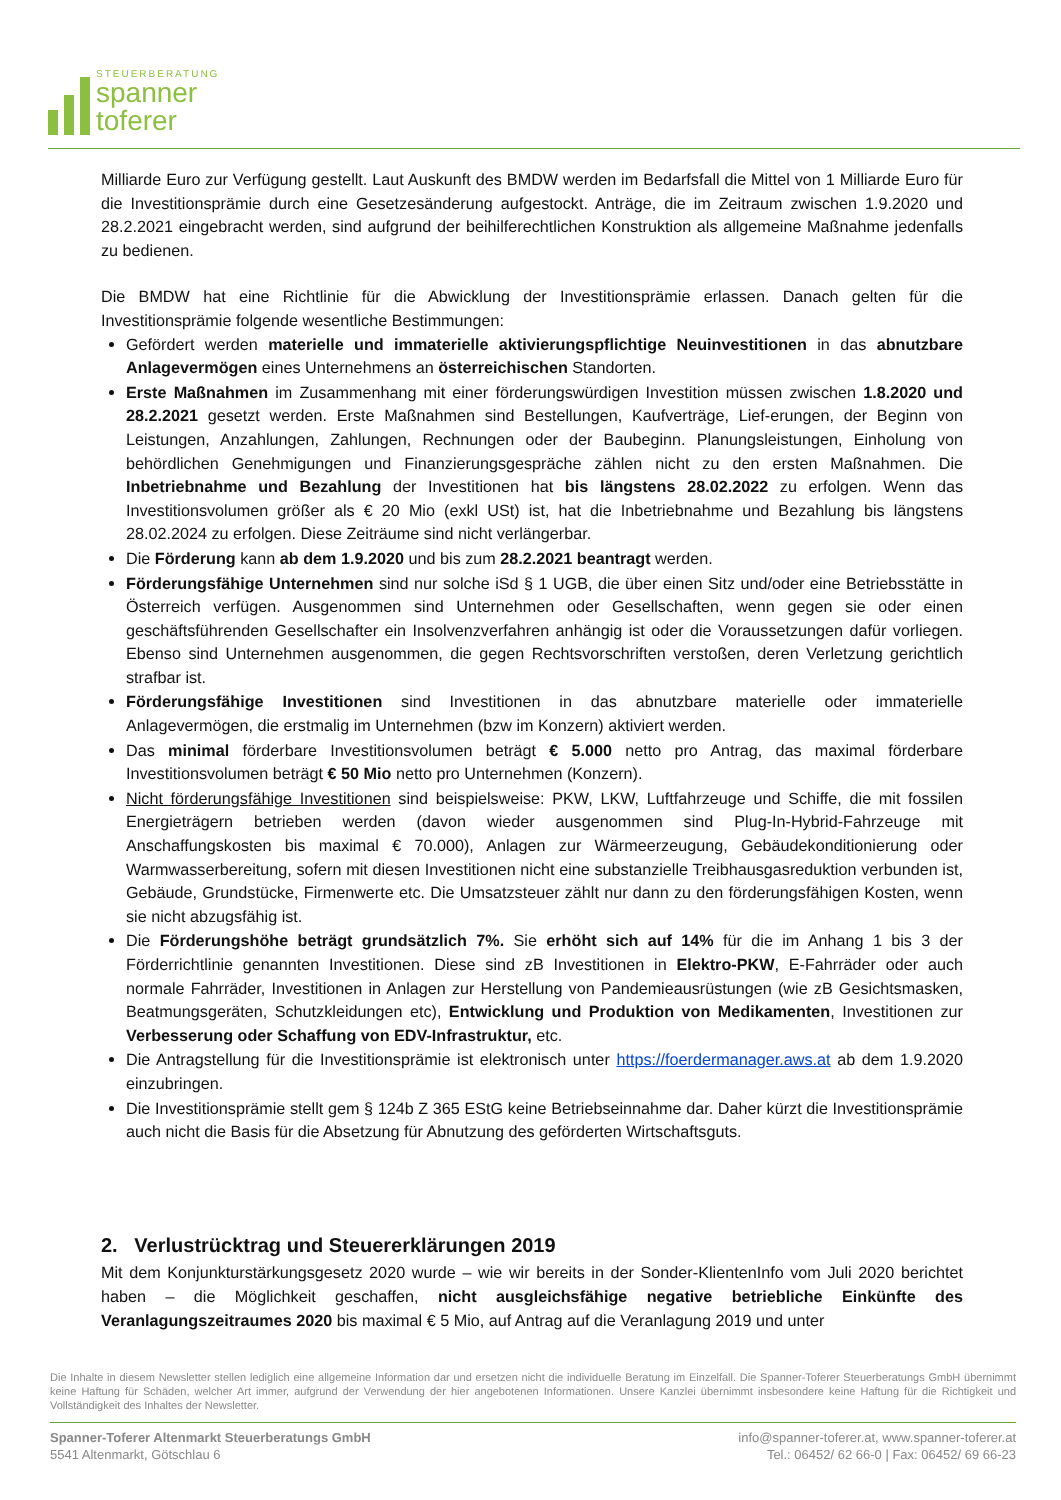STEUERBERATUNG
spanner
toferer
Milliarde Euro zur Verfügung gestellt. Laut Auskunft des BMDW werden im Bedarfsfall die Mittel von 1 Milliarde Euro für die Investitionsprämie durch eine Gesetzesänderung aufgestockt. Anträge, die im Zeitraum zwischen 1.9.2020 und 28.2.2021 eingebracht werden, sind aufgrund der beihilferechtlichen Konstruktion als allgemeine Maßnahme jedenfalls zu bedienen.
Die BMDW hat eine Richtlinie für die Abwicklung der Investitionsprämie erlassen. Danach gelten für die Investitionsprämie folgende wesentliche Bestimmungen:
Gefördert werden materielle und immaterielle aktivierungspflichtige Neuinvestitionen in das abnutzbare Anlagevermögen eines Unternehmens an österreichischen Standorten.
Erste Maßnahmen im Zusammenhang mit einer förderungswürdigen Investition müssen zwischen 1.8.2020 und 28.2.2021 gesetzt werden. Erste Maßnahmen sind Bestellungen, Kaufverträge, Lief-erungen, der Beginn von Leistungen, Anzahlungen, Zahlungen, Rechnungen oder der Baubeginn. Planungsleistungen, Einholung von behördlichen Genehmigungen und Finanzierungsgespräche zählen nicht zu den ersten Maßnahmen. Die Inbetriebnahme und Bezahlung der Investitionen hat bis längstens 28.02.2022 zu erfolgen. Wenn das Investitionsvolumen größer als € 20 Mio (exkl USt) ist, hat die Inbetriebnahme und Bezahlung bis längstens 28.02.2024 zu erfolgen. Diese Zeiträume sind nicht verlängerbar.
Die Förderung kann ab dem 1.9.2020 und bis zum 28.2.2021 beantragt werden.
Förderungsfähige Unternehmen sind nur solche iSd § 1 UGB, die über einen Sitz und/oder eine Betriebsstätte in Österreich verfügen. Ausgenommen sind Unternehmen oder Gesellschaften, wenn gegen sie oder einen geschäftsführenden Gesellschafter ein Insolvenzverfahren anhängig ist oder die Voraussetzungen dafür vorliegen. Ebenso sind Unternehmen ausgenommen, die gegen Rechtsvorschriften verstoßen, deren Verletzung gerichtlich strafbar ist.
Förderungsfähige Investitionen sind Investitionen in das abnutzbare materielle oder immaterielle Anlagevermögen, die erstmalig im Unternehmen (bzw im Konzern) aktiviert werden.
Das minimal förderbare Investitionsvolumen beträgt € 5.000 netto pro Antrag, das maximal förderbare Investitionsvolumen beträgt € 50 Mio netto pro Unternehmen (Konzern).
Nicht förderungsfähige Investitionen sind beispielsweise: PKW, LKW, Luftfahrzeuge und Schiffe, die mit fossilen Energieträgern betrieben werden (davon wieder ausgenommen sind Plug-In-Hybrid-Fahrzeuge mit Anschaffungskosten bis maximal € 70.000), Anlagen zur Wärmeerzeugung, Gebäudekonditionierung oder Warmwasserbereitung, sofern mit diesen Investitionen nicht eine substanzielle Treibhausgasreduktion verbunden ist, Gebäude, Grundstücke, Firmenwerte etc. Die Umsatzsteuer zählt nur dann zu den förderungsfähigen Kosten, wenn sie nicht abzugsfähig ist.
Die Förderungshöhe beträgt grundsätzlich 7%. Sie erhöht sich auf 14% für die im Anhang 1 bis 3 der Förderrichtlinie genannten Investitionen. Diese sind zB Investitionen in Elektro-PKW, E-Fahrräder oder auch normale Fahrräder, Investitionen in Anlagen zur Herstellung von Pandemieausrüstungen (wie zB Gesichtsmasken, Beatmungsgeräten, Schutzkleidungen etc), Entwicklung und Produktion von Medikamenten, Investitionen zur Verbesserung oder Schaffung von EDV-Infrastruktur, etc.
Die Antragstellung für die Investitionsprämie ist elektronisch unter https://foerdermanager.aws.at ab dem 1.9.2020 einzubringen.
Die Investitionsprämie stellt gem § 124b Z 365 EStG keine Betriebseinnahme dar. Daher kürzt die Investitionsprämie auch nicht die Basis für die Absetzung für Abnutzung des geförderten Wirtschaftsguts.
2. Verlustrücktrag und Steuererklärungen 2019
Mit dem Konjunkturstärkungsgesetz 2020 wurde – wie wir bereits in der Sonder-KlientenInfo vom Juli 2020 berichtet haben – die Möglichkeit geschaffen, nicht ausgleichsfähige negative betriebliche Einkünfte des Veranlagungszeitraumes 2020 bis maximal € 5 Mio, auf Antrag auf die Veranlagung 2019 und unter
Die Inhalte in diesem Newsletter stellen lediglich eine allgemeine Information dar und ersetzen nicht die individuelle Beratung im Einzelfall. Die Spanner-Toferer Steuerberatungs GmbH übernimmt keine Haftung für Schäden, welcher Art immer, aufgrund der Verwendung der hier angebotenen Informationen. Unsere Kanzlei übernimmt insbesondere keine Haftung für die Richtigkeit und Vollständigkeit des Inhaltes der Newsletter.
Spanner-Toferer Altenmarkt Steuerberatungs GmbH
5541 Altenmarkt, Götschlau 6
info@spanner-toferer.at, www.spanner-toferer.at
Tel.: 06452/ 62 66-0 | Fax: 06452/ 69 66-23